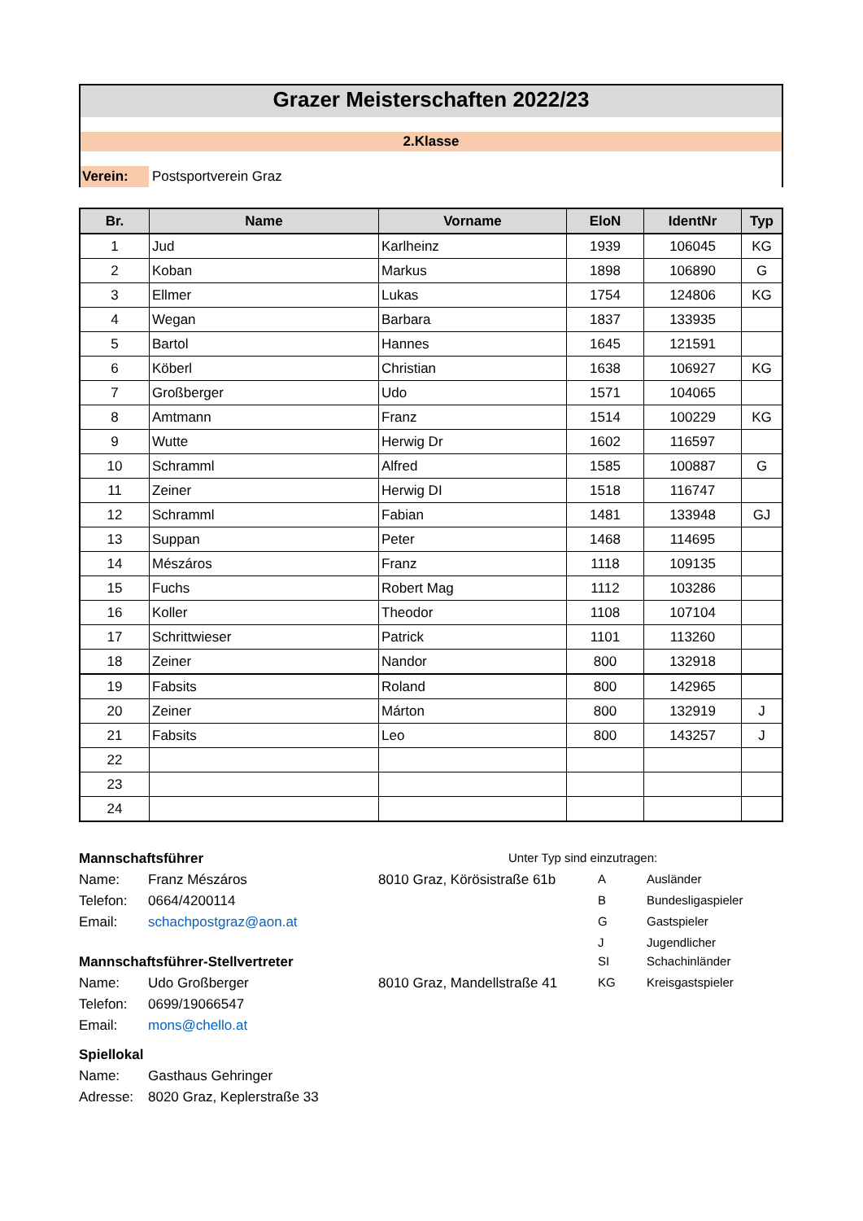Grazer Meisterschaften 2022/23
2.Klasse
Verein: Postsportverein Graz
| Br. | Name | Vorname | EloN | IdentNr | Typ |
| --- | --- | --- | --- | --- | --- |
| 1 | Jud | Karlheinz | 1939 | 106045 | KG |
| 2 | Koban | Markus | 1898 | 106890 | G |
| 3 | Ellmer | Lukas | 1754 | 124806 | KG |
| 4 | Wegan | Barbara | 1837 | 133935 | |
| 5 | Bartol | Hannes | 1645 | 121591 | |
| 6 | Köberl | Christian | 1638 | 106927 | KG |
| 7 | Großberger | Udo | 1571 | 104065 | |
| 8 | Amtmann | Franz | 1514 | 100229 | KG |
| 9 | Wutte | Herwig Dr | 1602 | 116597 | |
| 10 | Schramml | Alfred | 1585 | 100887 | G |
| 11 | Zeiner | Herwig DI | 1518 | 116747 | |
| 12 | Schramml | Fabian | 1481 | 133948 | GJ |
| 13 | Suppan | Peter | 1468 | 114695 | |
| 14 | Mészáros | Franz | 1118 | 109135 | |
| 15 | Fuchs | Robert Mag | 1112 | 103286 | |
| 16 | Koller | Theodor | 1108 | 107104 | |
| 17 | Schrittwieser | Patrick | 1101 | 113260 | |
| 18 | Zeiner | Nandor | 800 | 132918 | |
| 19 | Fabsits | Roland | 800 | 142965 | |
| 20 | Zeiner | Márton | 800 | 132919 | J |
| 21 | Fabsits | Leo | 800 | 143257 | J |
| 22 | | | | | |
| 23 | | | | | |
| 24 | | | | | |
Mannschaftsführer
Unter Typ sind einzutragen:
Name:
Franz Mészáros
8010 Graz, Körösistraße 61b
A
Ausländer
Telefon:
0664/4200114
B
Bundesligaspieler
Email:
schachpostgraz@aon.at
G
Gastspieler
J
Jugendlicher
Mannschaftsführer-Stellvertreter
SI
Schachinländer
Name:
Udo Großberger
8010 Graz, Mandellstraße 41
KG
Kreisgastspieler
Telefon:
0699/19066547
Email:
mons@chello.at
Spiellokal
Name:
Gasthaus Gehringer
Adresse:
8020 Graz, Keplerstraße 33